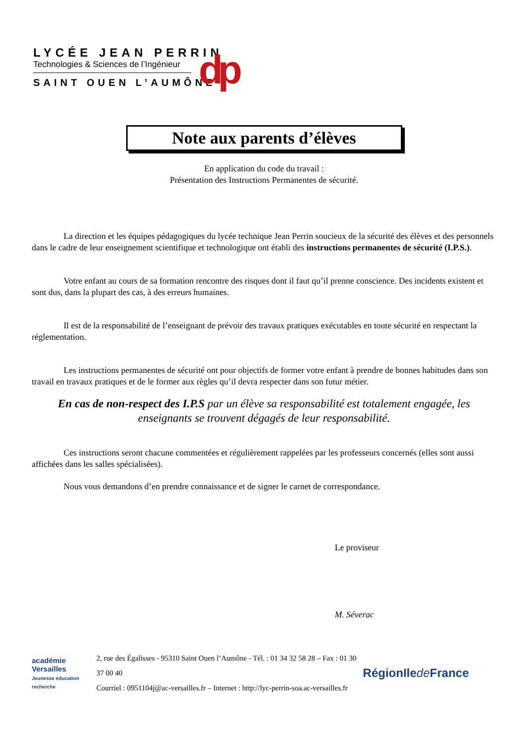LYCÉE JEAN PERRIN
Technologies & Sciences de l’Ingénieur
SAINT OUEN L’AUMÔNE
dp
Note aux parents d’élèves
En application du code du travail :
Présentation des Instructions Permanentes de sécurité.
La direction et les équipes pédagogiques du lycée technique Jean Perrin soucieux de la sécurité des élèves et des personnels dans le cadre de leur enseignement scientifique et technologique ont établi des instructions permanentes de sécurité (I.P.S.).
Votre enfant au cours de sa formation rencontre des risques dont il faut qu’il prenne conscience. Des incidents existent et sont dus, dans la plupart des cas, à des erreurs humaines.
Il est de la responsabilité de l’enseignant de prévoir des travaux pratiques exécutables en toute sécurité en respectant la réglementation.
Les instructions permanentes de sécurité ont pour objectifs de former votre enfant à prendre de bonnes habitudes dans son travail en travaux pratiques et de le former aux règles qu’il devra respecter dans son futur métier.
En cas de non-respect des I.P.S par un élève sa responsabilité est totalement engagée, les enseignants se trouvent dégagés de leur responsabilité.
Ces instructions seront chacune commentées et régulièrement rappelées par les professeurs concernés (elles sont aussi affichées dans les salles spécialisées).
Nous vous demandons d’en prendre connaissance et de signer le carnet de correspondance.
Le proviseur
M. Séverac
académie
Versailles
Jeunesse éducation recherche
2, rue des Égalisses - 95310 Saint Ouen l’Aumône - Tél. : 01 34 32 58 28 – Fax : 01 30 37 00 40
Courriel : 0951104j@ac-versailles.fr – Internet : http://lyc-perrin-soa.ac-versailles.fr
RégionIle de France